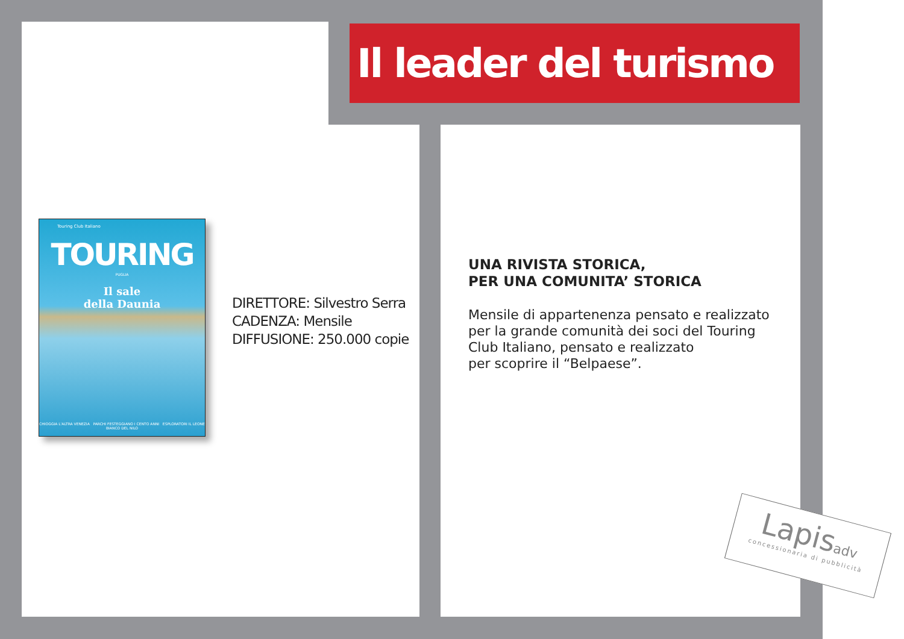Il leader del turismo
Touring Club Italiano
TOURING
PUGLIA
Il sale
della Daunia
CHIOGGIA L'ALTRA VENEZIA PARCHI FESTEGGIANO I CENTO ANNI ESPLORATORI IL LEONE BIANCO DEL NILO
DIRETTORE: Silvestro Serra
CADENZA: Mensile
DIFFUSIONE: 250.000 copie
UNA RIVISTA STORICA,
PER UNA COMUNITA’ STORICA
Mensile di appartenenza pensato e realizzato per la grande comunità dei soci del Touring Club Italiano, pensato e realizzato
per scoprire il “Belpaese”.
Lapisadv
concessionaria di pubblicità